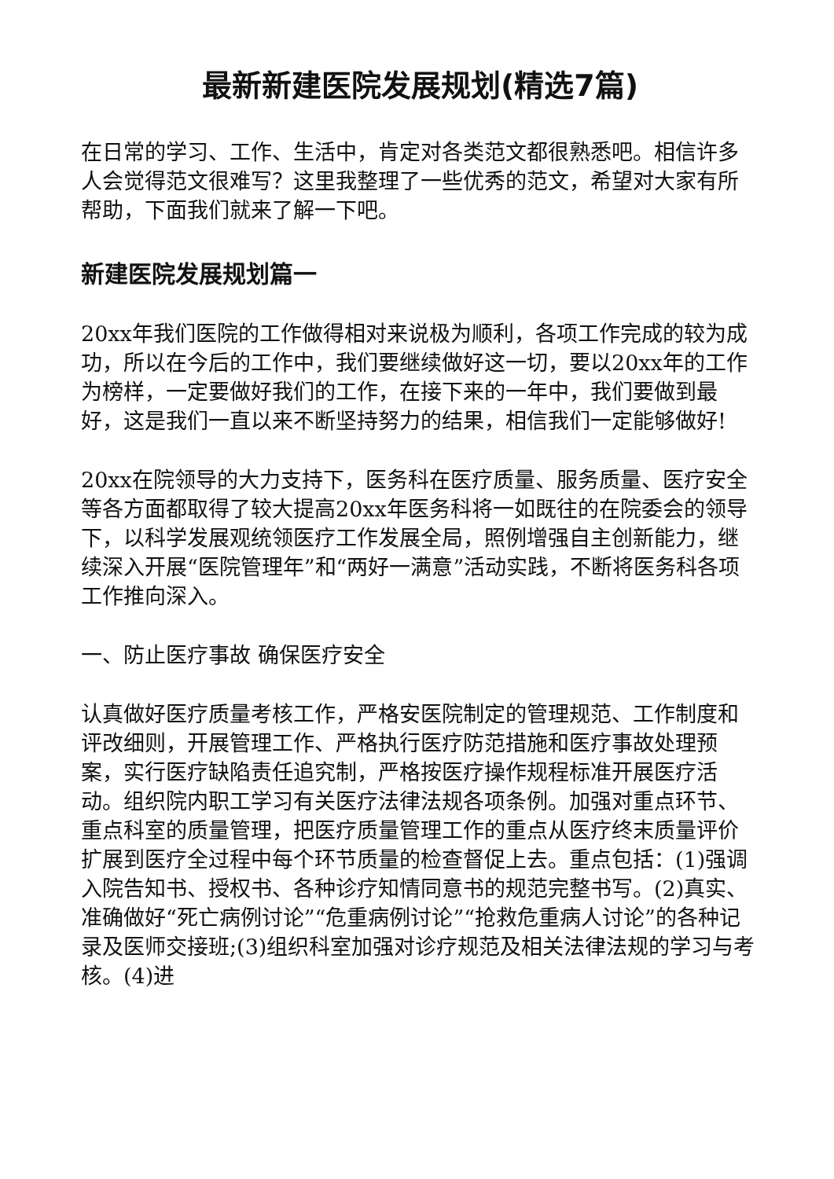最新新建医院发展规划(精选7篇)
在日常的学习、工作、生活中，肯定对各类范文都很熟悉吧。相信许多人会觉得范文很难写？这里我整理了一些优秀的范文，希望对大家有所帮助，下面我们就来了解一下吧。
新建医院发展规划篇一
20xx年我们医院的工作做得相对来说极为顺利，各项工作完成的较为成功，所以在今后的工作中，我们要继续做好这一切，要以20xx年的工作为榜样，一定要做好我们的工作，在接下来的一年中，我们要做到最好，这是我们一直以来不断坚持努力的结果，相信我们一定能够做好!
20xx在院领导的大力支持下，医务科在医疗质量、服务质量、医疗安全等各方面都取得了较大提高20xx年医务科将一如既往的在院委会的领导下，以科学发展观统领医疗工作发展全局，照例增强自主创新能力，继续深入开展“医院管理年”和“两好一满意”活动实践，不断将医务科各项工作推向深入。
一、防止医疗事故 确保医疗安全
认真做好医疗质量考核工作，严格安医院制定的管理规范、工作制度和评改细则，开展管理工作、严格执行医疗防范措施和医疗事故处理预案，实行医疗缺陷责任追究制，严格按医疗操作规程标准开展医疗活动。组织院内职工学习有关医疗法律法规各项条例。加强对重点环节、重点科室的质量管理，把医疗质量管理工作的重点从医疗终末质量评价扩展到医疗全过程中每个环节质量的检查督促上去。重点包括：(1)强调入院告知书、授权书、各种诊疗知情同意书的规范完整书写。(2)真实、准确做好“死亡病例讨论”“危重病例讨论”“抢救危重病人讨论”的各种记录及医师交接班;(3)组织科室加强对诊疗规范及相关法律法规的学习与考核。(4)进